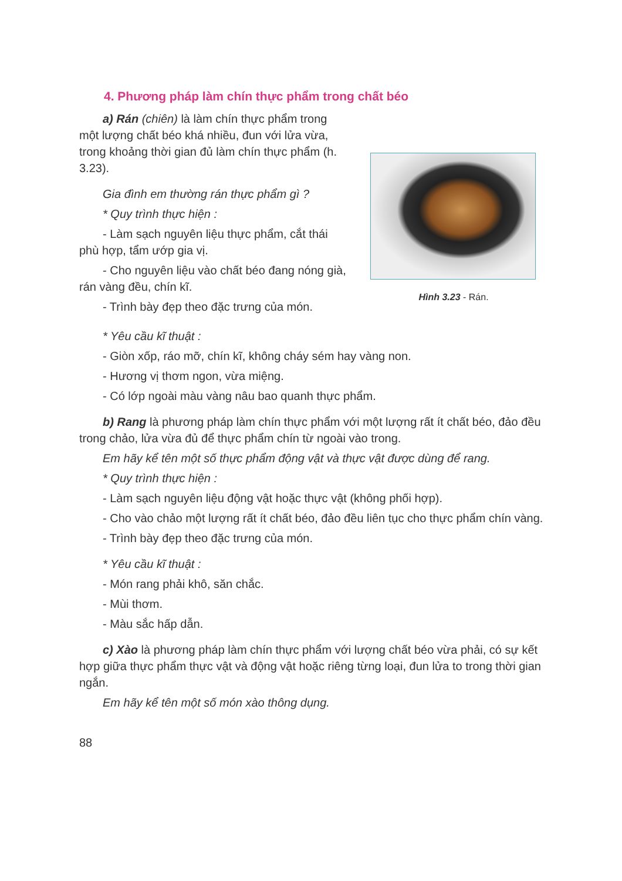4. Phương pháp làm chín thực phẩm trong chất béo
a) Rán (chiên) là làm chín thực phẩm trong một lượng chất béo khá nhiều, đun với lửa vừa, trong khoảng thời gian đủ làm chín thực phẩm (h. 3.23).
Gia đình em thường rán thực phẩm gì ?
* Quy trình thực hiện :
- Làm sạch nguyên liệu thực phẩm, cắt thái phù hợp, tẩm ướp gia vị.
- Cho nguyên liệu vào chất béo đang nóng già, rán vàng đều, chín kĩ.
- Trình bày đẹp theo đặc trưng của món.
Hình 3.23 - Rán.
* Yêu cầu kĩ thuật :
- Giòn xốp, ráo mỡ, chín kĩ, không cháy sém hay vàng non.
- Hương vị thơm ngon, vừa miệng.
- Có lớp ngoài màu vàng nâu bao quanh thực phẩm.
b) Rang là phương pháp làm chín thực phẩm với một lượng rất ít chất béo, đảo đều trong chảo, lửa vừa đủ để thực phẩm chín từ ngoài vào trong.
Em hãy kể tên một số thực phẩm động vật và thực vật được dùng để rang.
* Quy trình thực hiện :
- Làm sạch nguyên liệu động vật hoặc thực vật (không phối hợp).
- Cho vào chảo một lượng rất ít chất béo, đảo đều liên tục cho thực phẩm chín vàng.
- Trình bày đẹp theo đặc trưng của món.
* Yêu cầu kĩ thuật :
- Món rang phải khô, săn chắc.
- Mùi thơm.
- Màu sắc hấp dẫn.
c) Xào là phương pháp làm chín thực phẩm với lượng chất béo vừa phải, có sự kết hợp giữa thực phẩm thực vật và động vật hoặc riêng từng loại, đun lửa to trong thời gian ngắn.
Em hãy kể tên một số món xào thông dụng.
88